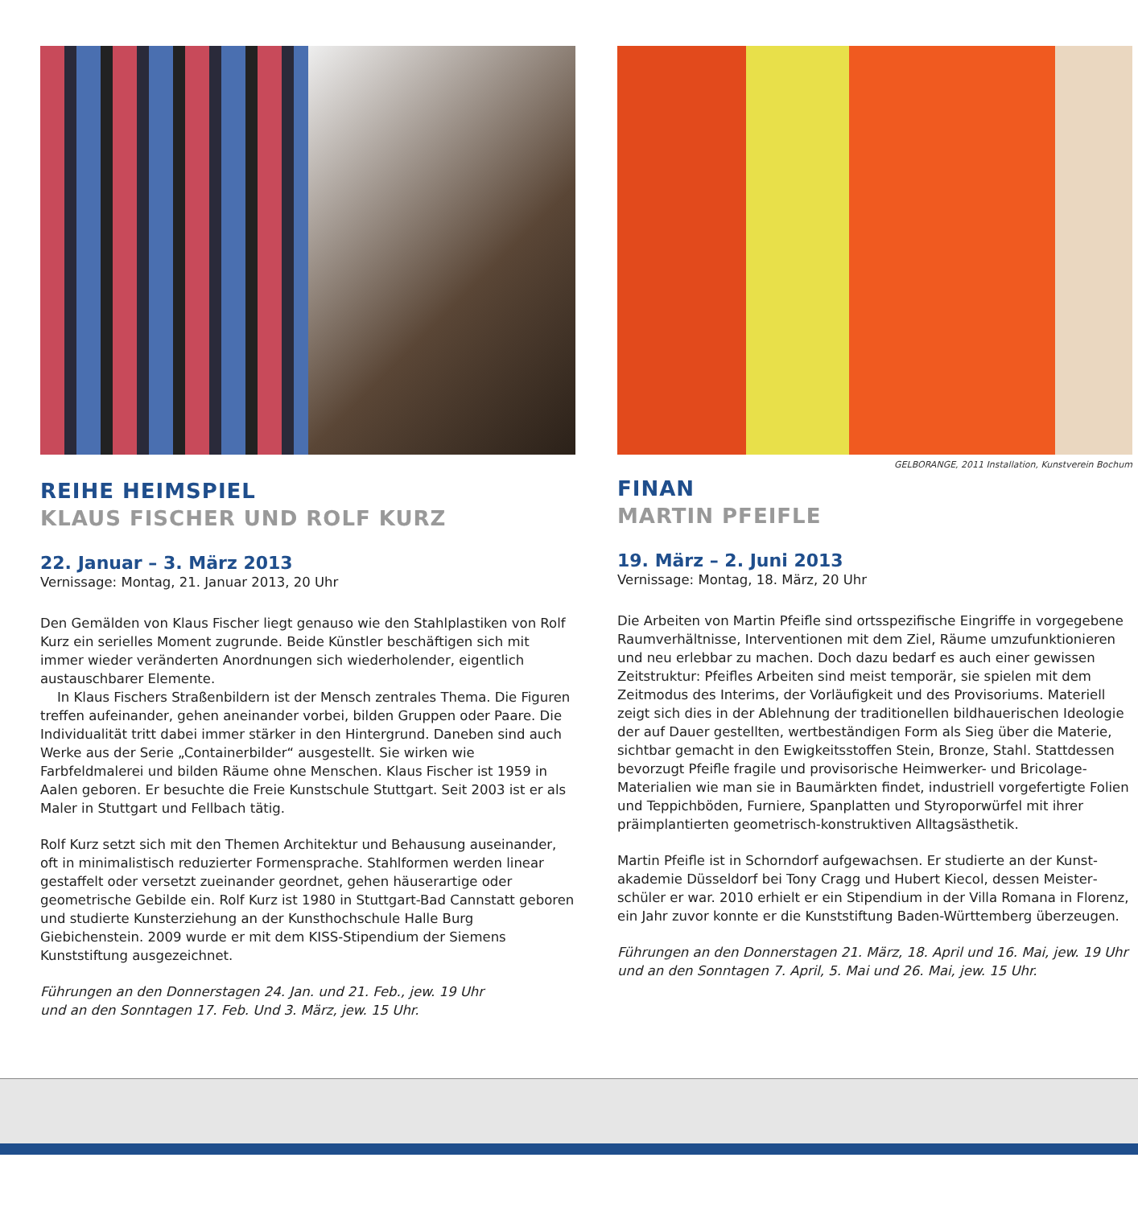REIHE HEIMSPIEL
KLAUS FISCHER UND ROLF KURZ
22. Januar – 3. März 2013
Vernissage: Montag, 21. Januar 2013, 20 Uhr
Den Gemälden von Klaus Fischer liegt genauso wie den Stahlplastiken von Rolf Kurz ein serielles Moment zugrunde. Beide Künstler beschäftigen sich mit immer wieder veränderten Anordnungen sich wiederholender, eigentlich austauschbarer Elemente.
In Klaus Fischers Straßenbildern ist der Mensch zentrales Thema. Die Figuren treffen aufeinander, gehen aneinander vorbei, bilden Gruppen oder Paare. Die Individualität tritt dabei immer stärker in den Hintergrund. Daneben sind auch Werke aus der Serie „Containerbilder“ ausgestellt. Sie wirken wie Farbfeldmalerei und bilden Räume ohne Menschen. Klaus Fischer ist 1959 in Aalen geboren. Er besuchte die Freie Kunstschule Stuttgart. Seit 2003 ist er als Maler in Stuttgart und Fellbach tätig.
Rolf Kurz setzt sich mit den Themen Architektur und Behausung aus­einander, oft in minimalistisch reduzierter Formensprache. Stahlformen werden linear gestaffelt oder versetzt zueinander geordnet, gehen häuser­artige oder geometrische Gebilde ein. Rolf Kurz ist 1980 in Stuttgart-Bad Cannstatt geboren und studierte Kunsterziehung an der Kunsthoch­schule Halle Burg Giebichenstein. 2009 wurde er mit dem KISS-Stipen­dium der Siemens Kunststiftung ausgezeichnet.
Führungen an den Donnerstagen 24. Jan. und 21. Feb., jew. 19 Uhr
und an den Sonntagen 17. Feb. Und 3. März, jew. 15 Uhr.
GELBORANGE, 2011 Installation, Kunstverein Bochum
FINAN
MARTIN PFEIFLE
19. März – 2. Juni 2013
Vernissage: Montag, 18. März, 20 Uhr
Die Arbeiten von Martin Pfeifle sind ortsspezifische Eingriffe in vorgege­bene Raumverhältnisse, Interventionen mit dem Ziel, Räume umzufunk­tionieren und neu erlebbar zu machen. Doch dazu bedarf es auch einer gewissen Zeitstruktur: Pfeifles Arbeiten sind meist temporär, sie spielen mit dem Zeitmodus des Interims, der Vorläufigkeit und des Provisoriums. Materiell zeigt sich dies in der Ablehnung der traditionellen bildhaue­rischen Ideologie der auf Dauer gestellten, wertbeständigen Form als Sieg über die Materie, sichtbar gemacht in den Ewigkeitsstoffen Stein, Bronze, Stahl. Stattdessen bevorzugt Pfeifle fragile und provisorische Heimwerker- und Bricolage-Materialien wie man sie in Baumärkten findet, industriell vorgefertigte Folien und Teppichböden, Furniere, Spanplatten und Styroporwürfel mit ihrer präimplantierten geometrisch-konstruktiven Alltagsästhetik.
Martin Pfeifle ist in Schorndorf aufgewachsen. Er studierte an der Kunst­akademie Düsseldorf bei Tony Cragg und Hubert Kiecol, dessen Meister­schüler er war. 2010 erhielt er ein Stipendium in der Villa Romana in Florenz, ein Jahr zuvor konnte er die Kunststiftung Baden-Württemberg überzeugen.
Führungen an den Donnerstagen 21. März, 18. April und 16. Mai, jew. 19 Uhr
und an den Sonntagen 7. April, 5. Mai und 26. Mai, jew. 15 Uhr.